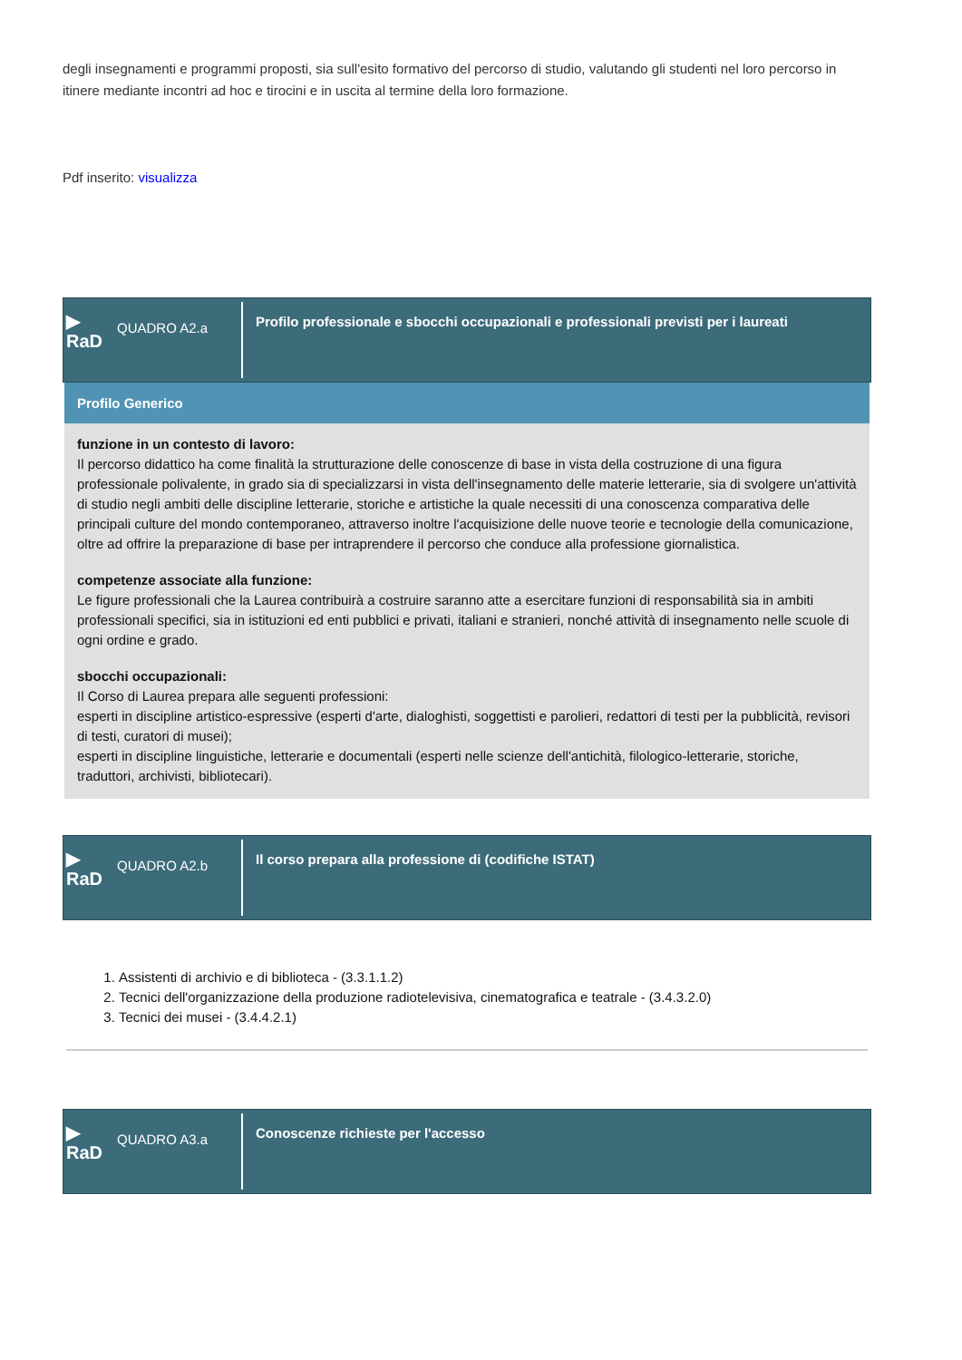degli insegnamenti e programmi proposti, sia sull'esito formativo del percorso di studio, valutando gli studenti nel loro percorso in itinere mediante incontri ad hoc e tirocini e in uscita al termine della loro formazione.
Pdf inserito: visualizza
▶
RaD
QUADRO A2.a
Profilo professionale e sbocchi occupazionali e professionali previsti per i laureati
Profilo Generico
funzione in un contesto di lavoro:
Il percorso didattico ha come finalità la strutturazione delle conoscenze di base in vista della costruzione di una figura professionale polivalente, in grado sia di specializzarsi in vista dell'insegnamento delle materie letterarie, sia di svolgere un'attività di studio negli ambiti delle discipline letterarie, storiche e artistiche la quale necessiti di una conoscenza comparativa delle principali culture del mondo contemporaneo, attraverso inoltre l'acquisizione delle nuove teorie e tecnologie della comunicazione, oltre ad offrire la preparazione di base per intraprendere il percorso che conduce alla professione giornalistica.
competenze associate alla funzione:
Le figure professionali che la Laurea contribuirà a costruire saranno atte a esercitare funzioni di responsabilità sia in ambiti professionali specifici, sia in istituzioni ed enti pubblici e privati, italiani e stranieri, nonché attività di insegnamento nelle scuole di ogni ordine e grado.
sbocchi occupazionali:
Il Corso di Laurea prepara alle seguenti professioni:
esperti in discipline artistico-espressive (esperti d'arte, dialoghisti, soggettisti e parolieri, redattori di testi per la pubblicità, revisori di testi, curatori di musei);
esperti in discipline linguistiche, letterarie e documentali (esperti nelle scienze dell'antichità, filologico-letterarie, storiche, traduttori, archivisti, bibliotecari).
▶
RaD
QUADRO A2.b
Il corso prepara alla professione di (codifiche ISTAT)
1. Assistenti di archivio e di biblioteca - (3.3.1.1.2)
2. Tecnici dell'organizzazione della produzione radiotelevisiva, cinematografica e teatrale - (3.4.3.2.0)
3. Tecnici dei musei - (3.4.4.2.1)
▶
RaD
QUADRO A3.a
Conoscenze richieste per l'accesso